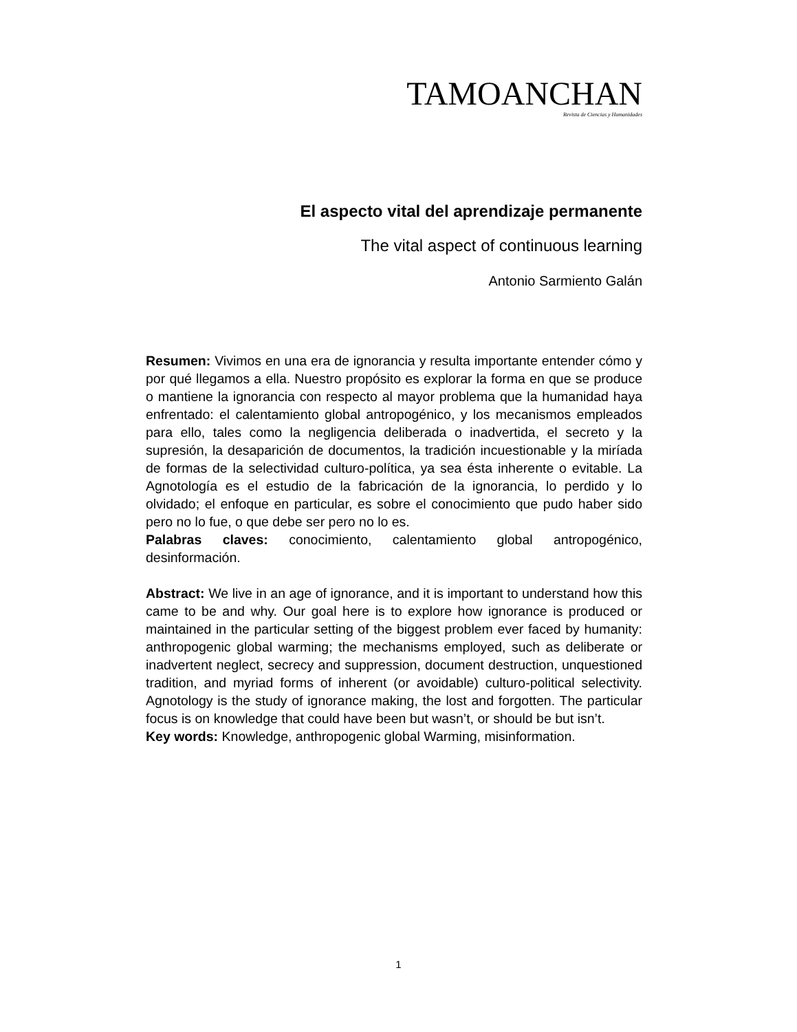TAMOANCHAN
Revista de Ciencias y Humanidades
El aspecto vital del aprendizaje permanente
The vital aspect of continuous learning
Antonio Sarmiento Galán
Resumen: Vivimos en una era de ignorancia y resulta importante entender cómo y por qué llegamos a ella. Nuestro propósito es explorar la forma en que se produce o mantiene la ignorancia con respecto al mayor problema que la humanidad haya enfrentado: el calentamiento global antropogénico, y los mecanismos empleados para ello, tales como la negligencia deliberada o inadvertida, el secreto y la supresión, la desaparición de documentos, la tradición incuestionable y la miríada de formas de la selectividad culturo-política, ya sea ésta inherente o evitable. La Agnotología es el estudio de la fabricación de la ignorancia, lo perdido y lo olvidado; el enfoque en particular, es sobre el conocimiento que pudo haber sido pero no lo fue, o que debe ser pero no lo es.
Palabras claves: conocimiento, calentamiento global antropogénico, desinformación.
Abstract: We live in an age of ignorance, and it is important to understand how this came to be and why. Our goal here is to explore how ignorance is produced or maintained in the particular setting of the biggest problem ever faced by humanity: anthropogenic global warming; the mechanisms employed, such as deliberate or inadvertent neglect, secrecy and suppression, document destruction, unquestioned tradition, and myriad forms of inherent (or avoidable) culturo-political selectivity. Agnotology is the study of ignorance making, the lost and forgotten. The particular focus is on knowledge that could have been but wasn’t, or should be but isn’t.
Key words: Knowledge, anthropogenic global Warming, misinformation.
1